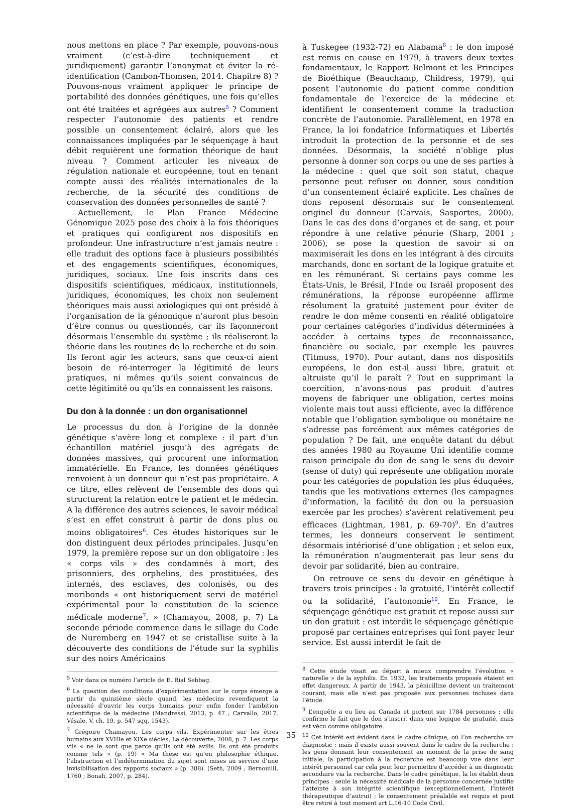nous mettons en place ? Par exemple, pouvons-nous vraiment (c’est-à-dire techniquement et juridiquement) garantir l’anonymat et éviter la ré-identification (Cambon-Thomsen, 2014. Chapitre 8) ? Pouvons-nous vraiment appliquer le principe de portabilité des données génétiques, une fois qu’elles ont été traitées et agrégées aux autres<sup>5</sup> ? Comment respecter l’autonomie des patients et rendre possible un consentement éclairé, alors que les connaissances impliquées par le séquençage à haut débit requièrent une formation théorique de haut niveau ? Comment articuler les niveaux de régulation nationale et européenne, tout en tenant compte aussi des réalités internationales de la recherche, de la sécurité des conditions de conservation des données personnelles de santé ?
Actuellement, le Plan France Médecine Génomique 2025 pose des choix à la fois théoriques et pratiques qui configurent nos dispositifs en profondeur. Une infrastructure n’est jamais neutre : elle traduit des options face à plusieurs possibilités et des engagements scientifiques, économiques, juridiques, sociaux. Une fois inscrits dans ces dispositifs scientifiques, médicaux, institutionnels, juridiques, économiques, les choix non seulement théoriques mais aussi axiologiques qui ont présidé à l’organisation de la génomique n’auront plus besoin d’être connus ou questionnés, car ils façonneront désormais l’ensemble du système ; ils réaliseront la théorie dans les routines de la recherche et du soin. Ils feront agir les acteurs, sans que ceux-ci aient besoin de ré-interroger la légitimité de leurs pratiques, ni mêmes qu’ils soient convaincus de cette légitimité ou qu’ils en connaissent les raisons.
Du don à la donnée : un don organisationnel
Le processus du don à l’origine de la donnée génétique s’avère long et complexe : il part d’un échantillon matériel jusqu’à des agrégats de données massives, qui procurent une information immatérielle. En France, les données génétiques renvoient à un donneur qui n’est pas propriétaire. A ce titre, elles relèvent de l’ensemble des dons qui structurent la relation entre le patient et le médecin. A la différence des autres sciences, le savoir médical s’est en effet construit à partir de dons plus ou moins obligatoires<sup>6</sup>. Ces études historiques sur le don distinguent deux périodes principales. Jusqu’en 1979, la première repose sur un don obligatoire : les « corps vils » des condamnés à mort, des prisonniers, des orphelins, des prostituées, des internés, des esclaves, des colonisés, ou des moribonds « ont historiquement servi de matériel expérimental pour la constitution de la science médicale moderne<sup>7</sup>. » (Chamayou, 2008, p. 7) La seconde période commence dans le sillage du Code de Nuremberg en 1947 et se cristallise suite à la découverte des conditions de l’étude sur la syphilis sur des noirs Américains
<sup>5</sup> Voir dans ce numéro l’article de E. Rial Sebbag.
<sup>6</sup> La question des conditions d’expérimentation sur le corps émerge à partir du quinzième siècle quand, les médecins revendiquent la nécessité d’ouvrir les corps humains pour enfin fonder l’ambition scientifique de la médecine (Mandressi, 2013, p. 47 ; Carvallo, 2017, Vésale, V, ch. 19, p. 547 sqq. 1543).
<sup>7</sup> Grégoire Chamayou, Les corps vils. Expérimenter sur les êtres humains aux XVIIIe et XIXe siècles, La découverte, 2008, p. 7. Les corps vils « ne le sont que parce qu’ils ont été avilis. Ils ont été produits comme tels » (p. 19) « Ma thèse est qu’en philosophie éthique, l’abstraction et l’indétermination du sujet sont mises au service d’une invisibilisation des rapports sociaux » (p. 388). (Seth, 2009 ; Bernouilli, 1760 ; Bonah, 2007, p. 284).
à Tuskegee (1932-72) en Alabama<sup>8</sup> : le don imposé est remis en cause en 1979, à travers deux textes fondamentaux, le Rapport Belmont et les Principes de Bioéthique (Beauchamp, Childress, 1979), qui posent l’autonomie du patient comme condition fondamentale de l’exercice de la médecine et identifient le consentement comme la traduction concrète de l’autonomie. Parallèlement, en 1978 en France, la loi fondatrice Informatiques et Libertés introduit la protection de la personne et de ses données. Désormais, la société n’oblige plus personne à donner son corps ou une de ses parties à la médecine : quel que soit son statut, chaque personne peut refuser ou donner, sous condition d’un consentement éclairé explicite. Les chaînes de dons reposent désormais sur le consentement originel du donneur (Carvais, Sasportes, 2000). Dans le cas des dons d’organes et de sang, et pour répondre à une relative pénurie (Sharp, 2001 ; 2006), se pose la question de savoir si on maximiserait les dons en les intégrant à des circuits marchands, donc en sortant de la logique gratuite et en les rémunérant. Si certains pays comme les États-Unis, le Brésil, l’Inde ou Israël proposent des rémunérations, la réponse européenne affirme résolument la gratuité justement pour éviter de rendre le don même consenti en réalité obligatoire pour certaines catégories d’individus déterminées à accéder à certains types de reconnaissance, financière ou sociale, par exemple les pauvres (Titmuss, 1970). Pour autant, dans nos dispositifs européens, le don est-il aussi libre, gratuit et altruiste qu’il le paraît ? Tout en supprimant la coercition, n’avons-nous pas produit d’autres moyens de fabriquer une obligation, certes moins violente mais tout aussi efficiente, avec la différence notable que l’obligation symbolique ou monétaire ne s’adresse pas forcément aux mêmes catégories de population ? De fait, une enquête datant du début des années 1980 au Royaume Uni identifie comme raison principale du don de sang le sens du devoir (sense of duty) qui représente une obligation morale pour les catégories de population les plus éduquées, tandis que les motivations externes (les campagnes d’information, la facilité du don ou la persuasion exercée par les proches) s’avèrent relativement peu efficaces (Lightman, 1981, p. 69-70)<sup>9</sup>. En d’autres termes, les donneurs conservent le sentiment désormais intériorisé d’une obligation ; et selon eux, la rémunération n’augmenterait pas leur sens du devoir par solidarité, bien au contraire.
On retrouve ce sens du devoir en génétique à travers trois principes : la gratuité, l’intérêt collectif ou la solidarité, l’autonomie<sup>10</sup>. En France, le séquençage génétique est gratuit et repose aussi sur un don gratuit : est interdit le séquençage génétique proposé par certaines entreprises qui font payer leur service. Est aussi interdit le fait de
<sup>8</sup> Cette étude visait au départ à mieux comprendre l’évolution « naturelle » de la syphilis. En 1932, les traitements proposés étaient en effet dangereux. A partir de 1943, la pénicilline devient un traitement courant, mais elle n’est pas proposée aux personnes incluses dans l’étude.
<sup>9</sup> L’enquête a eu lieu au Canada et portent sur 1784 personnes : elle confirme le fait que le don s’inscrit dans une logique de gratuité, mais est vécu comme obligatoire.
<sup>10</sup> Cet intérêt est évident dans le cadre clinique, où l’on recherche un diagnostic ; mais il existe aussi souvent dans le cadre de la recherche : les gens donnant leur consentement au moment de la prise de sang initiale, la participation à la recherche est beaucoup vue dans leur intérêt personnel car cela peut leur permettre d’accéder à un diagnostic secondaire via la recherche. Dans le cadre génétique, la loi établit deux principes : seule la nécessité médicale de la personne concernée justifie l’atteinte à son intégrité scientifique (exceptionnellement, l’intérêt thérapeutique d’autrui) ; le consentement préalable est requis et peut être retiré à tout moment art L.16-10 Code Civil.
35